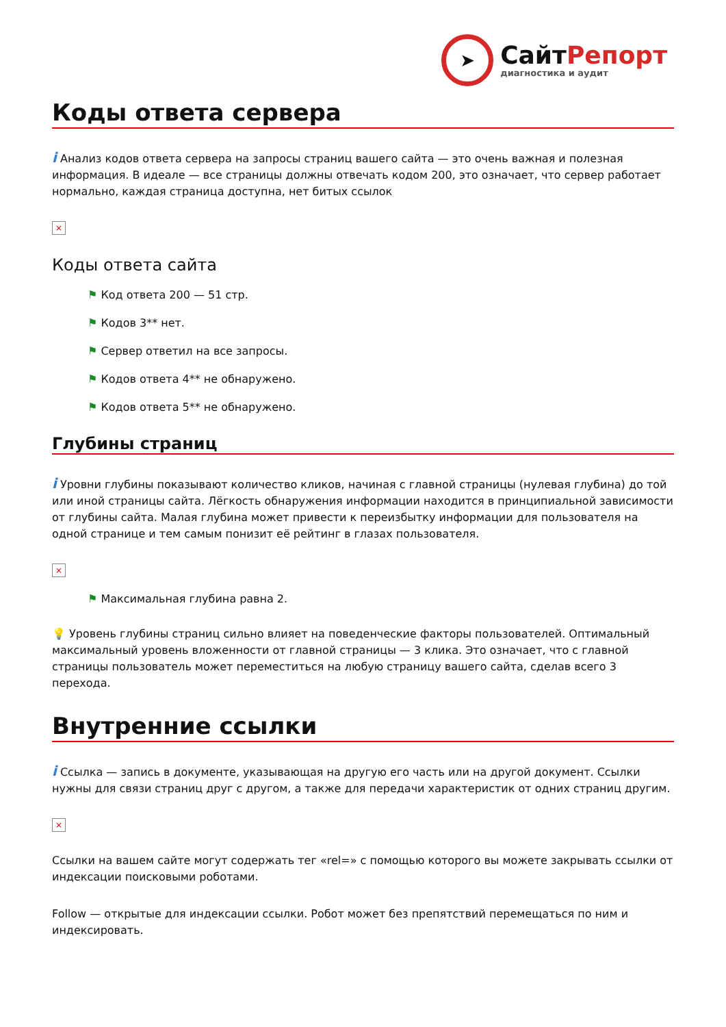➤
СайтРепорт
диагностика и аудит
Коды ответа сервера
i Анализ кодов ответа сервера на запросы страниц вашего сайта — это очень важная и полезная информация. В идеале — все страницы должны отвечать кодом 200, это означает, что сервер работает нормально, каждая страница доступна, нет битых ссылок
×
Коды ответа сайта
⚑ Код ответа 200 — 51 стр.
⚑ Кодов 3** нет.
⚑ Сервер ответил на все запросы.
⚑ Кодов ответа 4** не обнаружено.
⚑ Кодов ответа 5** не обнаружено.
Глубины страниц
i Уровни глубины показывают количество кликов, начиная с главной страницы (нулевая глубина) до той или иной страницы сайта. Лёгкость обнаружения информации находится в принципиальной зависимости от глубины сайта. Малая глубина может привести к переизбытку информации для пользователя на одной странице и тем самым понизит её рейтинг в глазах пользователя.
×
⚑ Максимальная глубина равна 2.
💡 Уровень глубины страниц сильно влияет на поведенческие факторы пользователей. Оптимальный максимальный уровень вложенности от главной страницы — 3 клика. Это означает, что с главной страницы пользователь может переместиться на любую страницу вашего сайта, сделав всего 3 перехода.
Внутренние ссылки
i Ссылка — запись в документе, указывающая на другую его часть или на другой документ. Ссылки нужны для связи страниц друг с другом, а также для передачи характеристик от одних страниц другим.
×
Ссылки на вашем сайте могут содержать тег «rel=» с помощью которого вы можете закрывать ссылки от индексации поисковыми роботами.
Follow — открытые для индексации ссылки. Робот может без препятствий перемещаться по ним и индексировать.